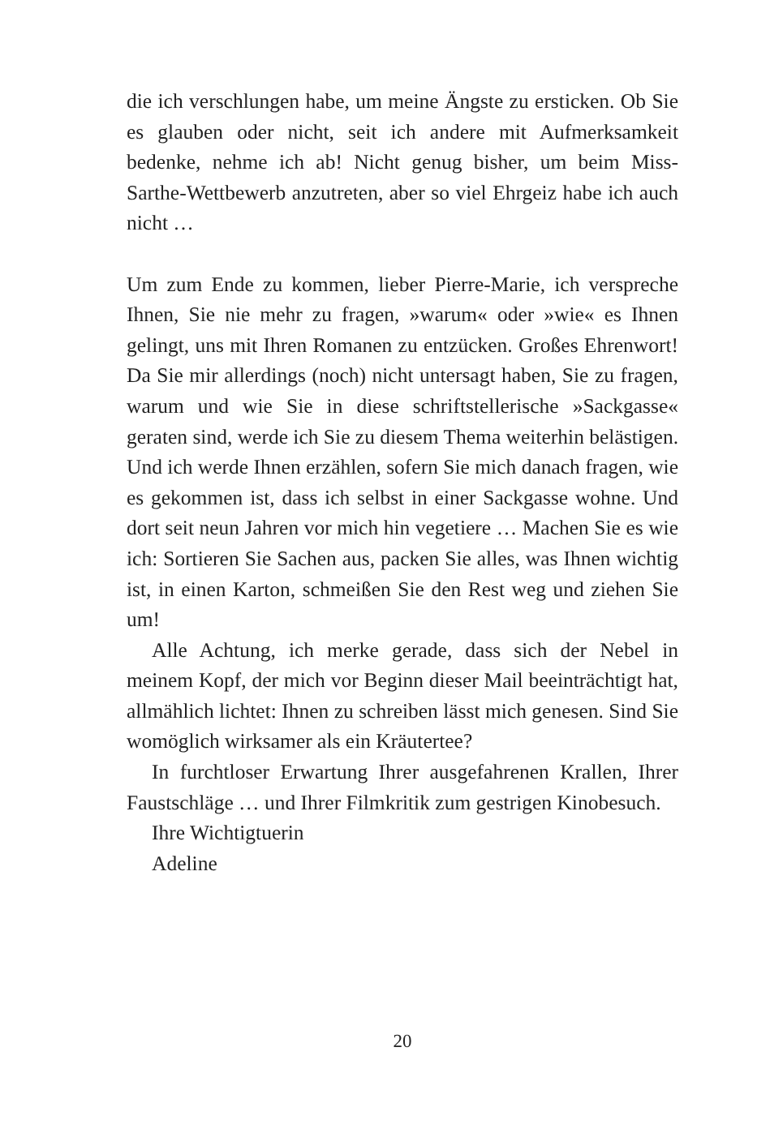die ich verschlungen habe, um meine Ängste zu ersticken. Ob Sie es glauben oder nicht, seit ich andere mit Aufmerksamkeit bedenke, nehme ich ab! Nicht genug bisher, um beim Miss-Sarthe-Wettbewerb anzutreten, aber so viel Ehrgeiz habe ich auch nicht …
Um zum Ende zu kommen, lieber Pierre-Marie, ich verspreche Ihnen, Sie nie mehr zu fragen, »warum« oder »wie« es Ihnen gelingt, uns mit Ihren Romanen zu entzücken. Großes Ehrenwort! Da Sie mir allerdings (noch) nicht untersagt haben, Sie zu fragen, warum und wie Sie in diese schriftstellerische »Sackgasse« geraten sind, werde ich Sie zu diesem Thema weiterhin belästigen. Und ich werde Ihnen erzählen, sofern Sie mich danach fragen, wie es gekommen ist, dass ich selbst in einer Sackgasse wohne. Und dort seit neun Jahren vor mich hin vegetiere … Machen Sie es wie ich: Sortieren Sie Sachen aus, packen Sie alles, was Ihnen wichtig ist, in einen Karton, schmeißen Sie den Rest weg und ziehen Sie um!
Alle Achtung, ich merke gerade, dass sich der Nebel in meinem Kopf, der mich vor Beginn dieser Mail beeinträchtigt hat, allmählich lichtet: Ihnen zu schreiben lässt mich genesen. Sind Sie womöglich wirksamer als ein Kräutertee?
In furchtloser Erwartung Ihrer ausgefahrenen Krallen, Ihrer Faustschläge … und Ihrer Filmkritik zum gestrigen Kinobesuch.
Ihre Wichtigtuerin
Adeline
20